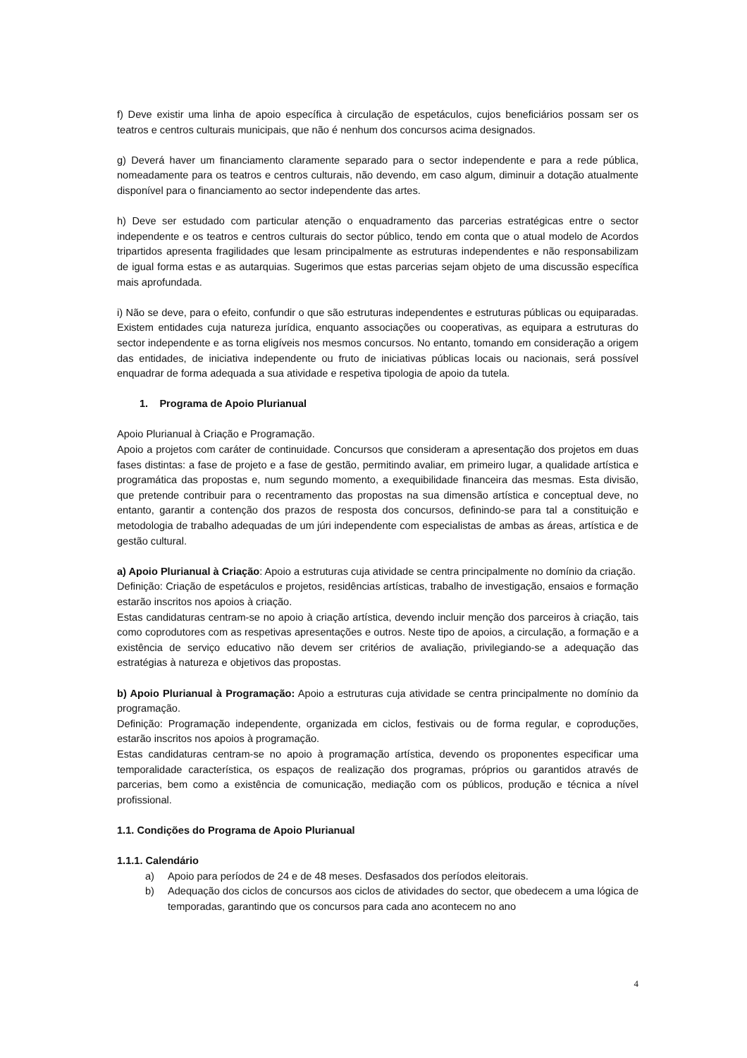f) Deve existir uma linha de apoio específica à circulação de espetáculos, cujos beneficiários possam ser os teatros e centros culturais municipais, que não é nenhum dos concursos acima designados.
g) Deverá haver um financiamento claramente separado para o sector independente e para a rede pública, nomeadamente para os teatros e centros culturais, não devendo, em caso algum, diminuir a dotação atualmente disponível para o financiamento ao sector independente das artes.
h) Deve ser estudado com particular atenção o enquadramento das parcerias estratégicas entre o sector independente e os teatros e centros culturais do sector público, tendo em conta que o atual modelo de Acordos tripartidos apresenta fragilidades que lesam principalmente as estruturas independentes e não responsabilizam de igual forma estas e as autarquias. Sugerimos que estas parcerias sejam objeto de uma discussão específica mais aprofundada.
i) Não se deve, para o efeito, confundir o que são estruturas independentes e estruturas públicas ou equiparadas. Existem entidades cuja natureza jurídica, enquanto associações ou cooperativas, as equipara a estruturas do sector independente e as torna eligíveis nos mesmos concursos. No entanto, tomando em consideração a origem das entidades, de iniciativa independente ou fruto de iniciativas públicas locais ou nacionais, será possível enquadrar de forma adequada a sua atividade e respetiva tipologia de apoio da tutela.
1. Programa de Apoio Plurianual
Apoio Plurianual à Criação e Programação.
Apoio a projetos com caráter de continuidade. Concursos que consideram a apresentação dos projetos em duas fases distintas: a fase de projeto e a fase de gestão, permitindo avaliar, em primeiro lugar, a qualidade artística e programática das propostas e, num segundo momento, a exequibilidade financeira das mesmas. Esta divisão, que pretende contribuir para o recentramento das propostas na sua dimensão artística e conceptual deve, no entanto, garantir a contenção dos prazos de resposta dos concursos, definindo-se para tal a constituição e metodologia de trabalho adequadas de um júri independente com especialistas de ambas as áreas, artística e de gestão cultural.
a) Apoio Plurianual à Criação: Apoio a estruturas cuja atividade se centra principalmente no domínio da criação.
Definição: Criação de espetáculos e projetos, residências artísticas, trabalho de investigação, ensaios e formação estarão inscritos nos apoios à criação.
Estas candidaturas centram-se no apoio à criação artística, devendo incluir menção dos parceiros à criação, tais como coprodutores com as respetivas apresentações e outros. Neste tipo de apoios, a circulação, a formação e a existência de serviço educativo não devem ser critérios de avaliação, privilegiando-se a adequação das estratégias à natureza e objetivos das propostas.
b) Apoio Plurianual à Programação: Apoio a estruturas cuja atividade se centra principalmente no domínio da programação.
Definição: Programação independente, organizada em ciclos, festivais ou de forma regular, e coproduções, estarão inscritos nos apoios à programação.
Estas candidaturas centram-se no apoio à programação artística, devendo os proponentes especificar uma temporalidade característica, os espaços de realização dos programas, próprios ou garantidos através de parcerias, bem como a existência de comunicação, mediação com os públicos, produção e técnica a nível profissional.
1.1. Condições do Programa de Apoio Plurianual
1.1.1. Calendário
a) Apoio para períodos de 24 e de 48 meses. Desfasados dos períodos eleitorais.
b) Adequação dos ciclos de concursos aos ciclos de atividades do sector, que obedecem a uma lógica de temporadas, garantindo que os concursos para cada ano acontecem no ano
4